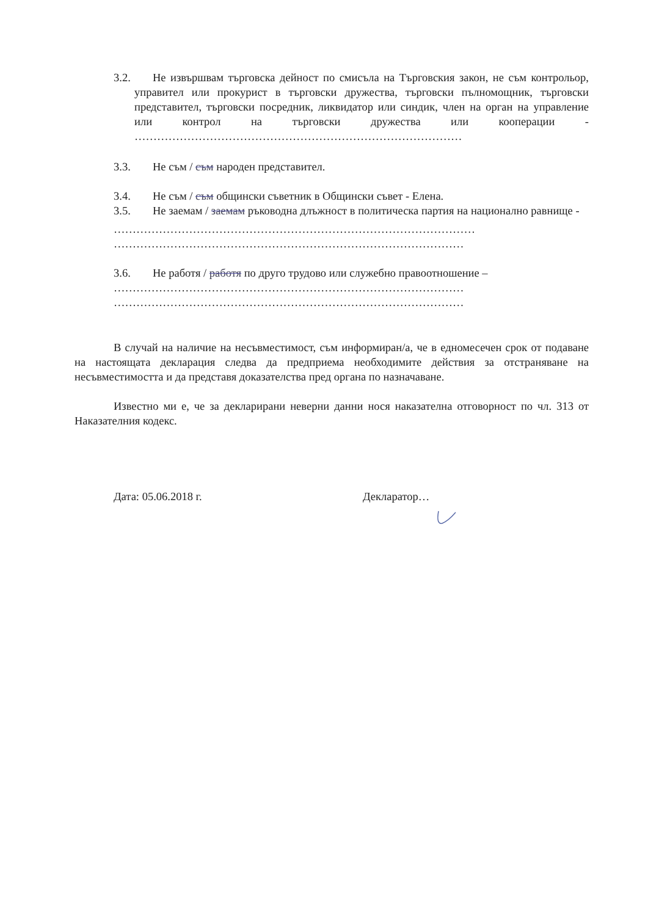3.2. Не извършвам търговска дейност по смисъла на Търговския закон, не съм контрольор, управител или прокурист в търговски дружества, търговски пълномощник, търговски представител, търговски посредник, ликвидатор или синдик, член на орган на управление или контрол на търговски дружества или кооперации - ……………………………………………………………………………
3.3. Не съм / съм народен представител.
3.4. Не съм / съм общински съветник в Общински съвет - Елена.
3.5. Не заемам / заемам ръководна длъжност в политическа партия на национално равнище -
……………………………………………………………………………………
…………………………………………………………………………………
3.6. Не работя / работя по друго трудово или служебно правоотношение –
…………………………………………………………………………………
…………………………………………………………………………………
В случай на наличие на несъвместимост, съм информиран/а, че в едномесечен срок от подаване на настоящата декларация следва да предприема необходимите действия за отстраняване на несъвместимостта и да представя доказателства пред органа по назначаване.
Известно ми е, че за декларирани неверни данни нося наказателна отговорност по чл. 313 от Наказателния кодекс.
Дата: 05.06.2018 г. Декларатор…